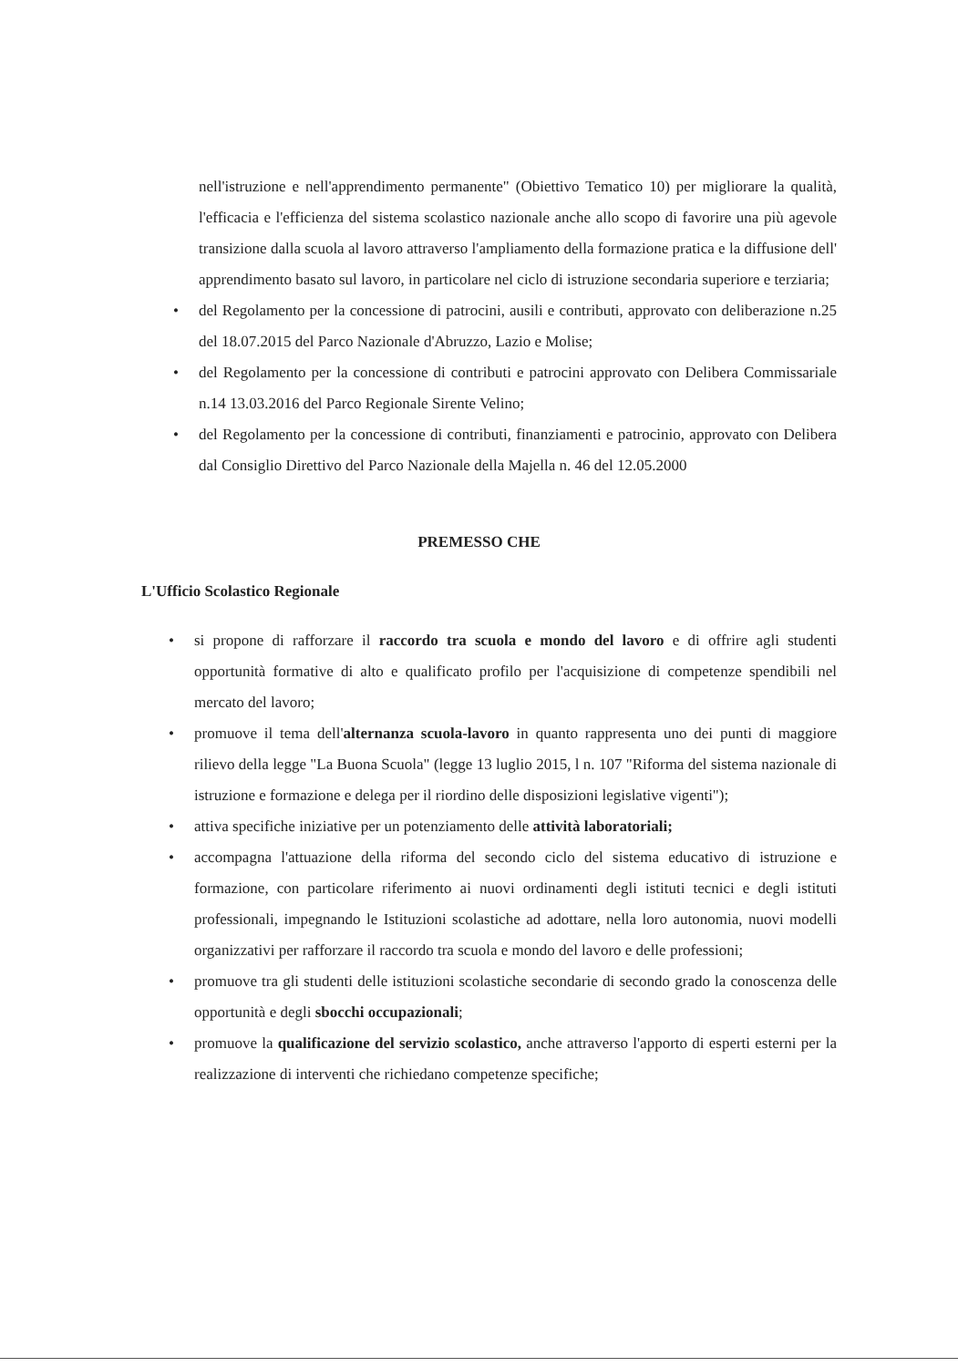nell'istruzione e nell'apprendimento permanente" (Obiettivo Tematico 10) per migliorare la qualità, l'efficacia e l'efficienza del sistema scolastico nazionale anche allo scopo di favorire una più agevole transizione dalla scuola al lavoro attraverso l'ampliamento della formazione pratica e la diffusione dell' apprendimento basato sul lavoro, in particolare nel ciclo di istruzione secondaria superiore e terziaria;
• del Regolamento per la concessione di patrocini, ausili e contributi, approvato con deliberazione n.25 del 18.07.2015 del Parco Nazionale d'Abruzzo, Lazio e Molise;
• del Regolamento per la concessione di contributi e patrocini approvato con Delibera Commissariale n.14 13.03.2016 del Parco Regionale Sirente Velino;
• del Regolamento per la concessione di contributi, finanziamenti e patrocinio, approvato con Delibera dal Consiglio Direttivo del Parco Nazionale della Majella n. 46 del 12.05.2000
PREMESSO CHE
L'Ufficio Scolastico Regionale
• si propone di rafforzare il raccordo tra scuola e mondo del lavoro e di offrire agli studenti opportunità formative di alto e qualificato profilo per l'acquisizione di competenze spendibili nel mercato del lavoro;
• promuove il tema dell'alternanza scuola-lavoro in quanto rappresenta uno dei punti di maggiore rilievo della legge "La Buona Scuola" (legge 13 luglio 2015, l n. 107 "Riforma del sistema nazionale di istruzione e formazione e delega per il riordino delle disposizioni legislative vigenti");
• attiva specifiche iniziative per un potenziamento delle attività laboratoriali;
• accompagna l'attuazione della riforma del secondo ciclo del sistema educativo di istruzione e formazione, con particolare riferimento ai nuovi ordinamenti degli istituti tecnici e degli istituti professionali, impegnando le Istituzioni scolastiche ad adottare, nella loro autonomia, nuovi modelli organizzativi per rafforzare il raccordo tra scuola e mondo del lavoro e delle professioni;
• promuove tra gli studenti delle istituzioni scolastiche secondarie di secondo grado la conoscenza delle opportunità e degli sbocchi occupazionali;
• promuove la qualificazione del servizio scolastico, anche attraverso l'apporto di esperti esterni per la realizzazione di interventi che richiedano competenze specifiche;